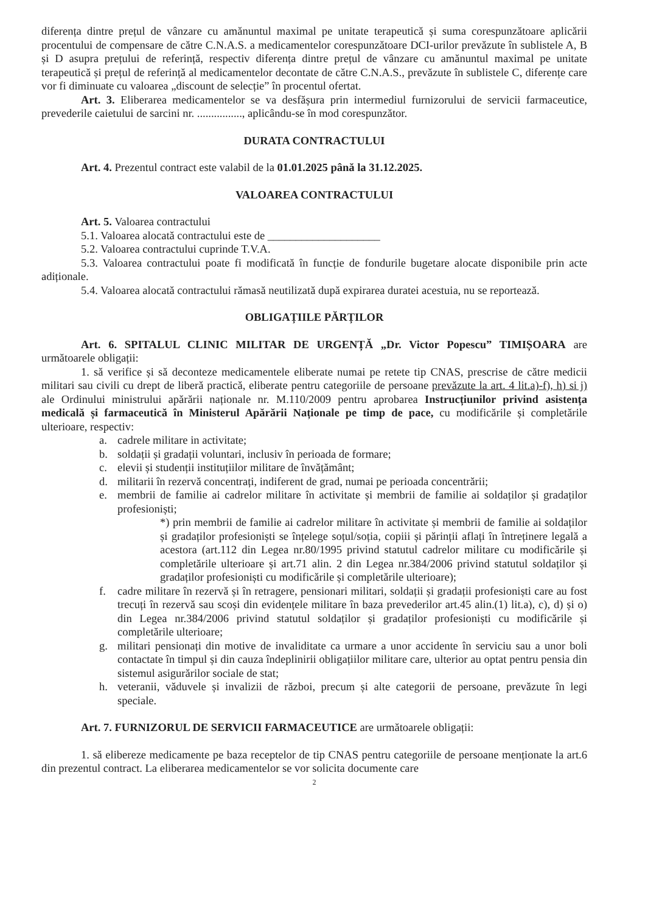diferența dintre prețul de vânzare cu amănuntul maximal pe unitate terapeutică și suma corespunzătoare aplicării procentului de compensare de către C.N.A.S. a medicamentelor corespunzătoare DCI-urilor prevăzute în sublistele A, B și D asupra prețului de referință, respectiv diferența dintre prețul de vânzare cu amănuntul maximal pe unitate terapeutică și prețul de referință al medicamentelor decontate de către C.N.A.S., prevăzute în sublistele C, diferențe care vor fi diminuate cu valoarea „discount de selecție” în procentul ofertat.
Art. 3. Eliberarea medicamentelor se va desfășura prin intermediul furnizorului de servicii farmaceutice, prevederile caietului de sarcini nr. ................, aplicându-se în mod corespunzător.
DURATA CONTRACTULUI
Art. 4. Prezentul contract este valabil de la 01.01.2025 până la 31.12.2025.
VALOAREA CONTRACTULUI
Art. 5. Valoarea contractului
5.1. Valoarea alocată contractului este de ____________________
5.2. Valoarea contractului cuprinde T.V.A.
5.3. Valoarea contractului poate fi modificată în funcție de fondurile bugetare alocate disponibile prin acte adiționale.
5.4. Valoarea alocată contractului rămasă neutilizată după expirarea duratei acestuia, nu se reportează.
OBLIGAȚIILE PĂRȚILOR
Art. 6. SPITALUL CLINIC MILITAR DE URGENȚĂ „Dr. Victor Popescu” TIMIȘOARA are următoarele obligații:
1. să verifice și să deconteze medicamentele eliberate numai pe retete tip CNAS, prescrise de către medicii militari sau civili cu drept de liberă practică, eliberate pentru categoriile de persoane prevăzute la art. 4 lit.a)-f), h) si j) ale Ordinului ministrului apărării naționale nr. M.110/2009 pentru aprobarea Instrucțiunilor privind asistența medicală și farmaceutică în Ministerul Apărării Naționale pe timp de pace, cu modificările și completările ulterioare, respectiv:
a. cadrele militare in activitate;
b. soldații și gradații voluntari, inclusiv în perioada de formare;
c. elevii și studenții instituțiilor militare de învățământ;
d. militarii în rezervă concentrați, indiferent de grad, numai pe perioada concentrării;
e. membrii de familie ai cadrelor militare în activitate și membrii de familie ai soldaților și gradaților profesioniști;
*) prin membrii de familie ai cadrelor militare în activitate și membrii de familie ai soldaților și gradaților profesioniști se înțelege soțul/soția, copiii și părinții aflați în întreținere legală a acestora (art.112 din Legea nr.80/1995 privind statutul cadrelor militare cu modificările și completările ulterioare și art.71 alin. 2 din Legea nr.384/2006 privind statutul soldaților și gradaților profesioniști cu modificările și completările ulterioare);
f. cadre militare în rezervă și în retragere, pensionari militari, soldații și gradații profesioniști care au fost trecuți în rezervă sau scoși din evidențele militare în baza prevederilor art.45 alin.(1) lit.a), c), d) și o) din Legea nr.384/2006 privind statutul soldaților și gradaților profesioniști cu modificările și completările ulterioare;
g. militari pensionați din motive de invaliditate ca urmare a unor accidente în serviciu sau a unor boli contactate în timpul și din cauza îndeplinirii obligațiilor militare care, ulterior au optat pentru pensia din sistemul asigurărilor sociale de stat;
h. veteranii, văduvele și invalizii de război, precum și alte categorii de persoane, prevăzute în legi speciale.
Art. 7. FURNIZORUL DE SERVICII FARMACEUTICE are următoarele obligații:
1. să elibereze medicamente pe baza receptelor de tip CNAS pentru categoriile de persoane menționate la art.6 din prezentul contract. La eliberarea medicamentelor se vor solicita documente care
2